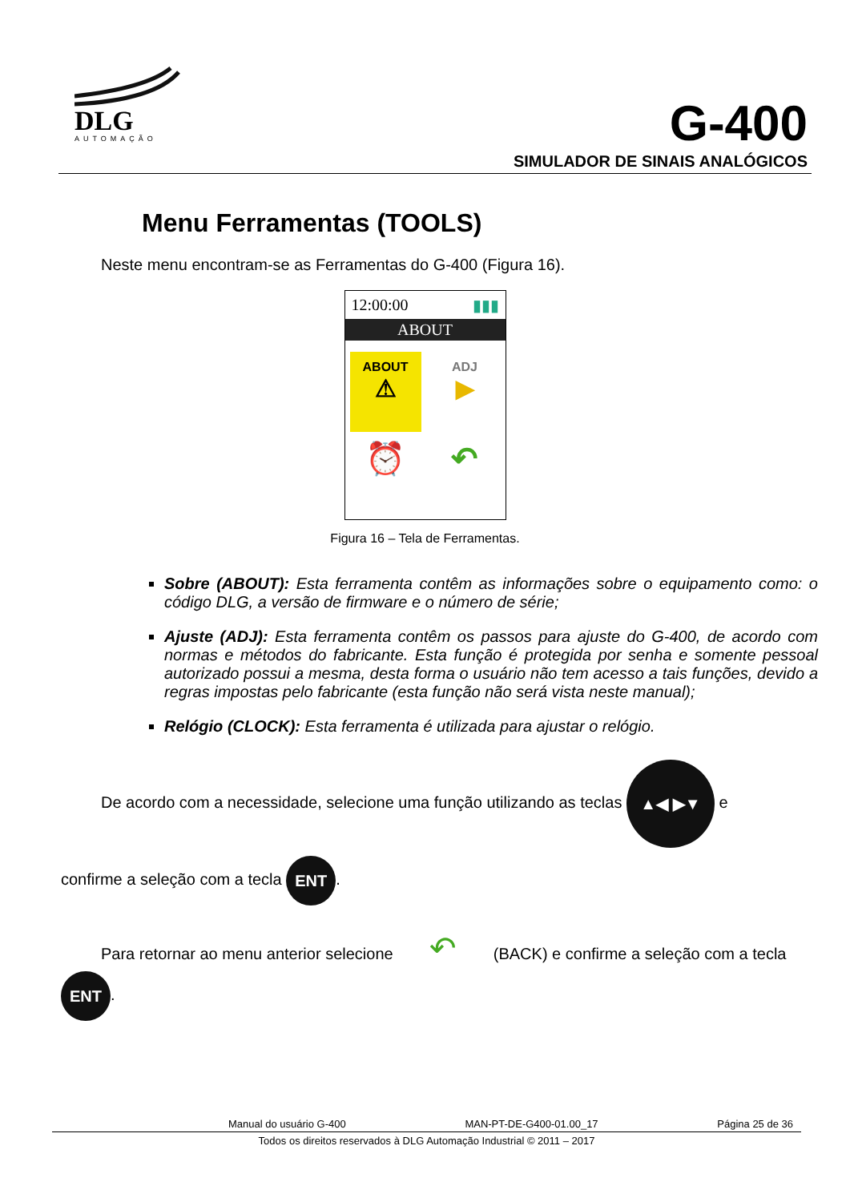DLG
AUTOMAÇÃO
G-400
SIMULADOR DE SINAIS ANALÓGICOS
Menu Ferramentas (TOOLS)
Neste menu encontram-se as Ferramentas do G-400 (Figura 16).
12:00:00 ▮▮▮
ABOUT
ABOUT
⚠
ADJ
▶
⏰
↶
Figura 16 – Tela de Ferramentas.
Sobre (ABOUT): Esta ferramenta contêm as informações sobre o equipamento como: o código DLG, a versão de firmware e o número de série;
Ajuste (ADJ): Esta ferramenta contêm os passos para ajuste do G-400, de acordo com normas e métodos do fabricante. Esta função é protegida por senha e somente pessoal autorizado possui a mesma, desta forma o usuário não tem acesso a tais funções, devido a regras impostas pelo fabricante (esta função não será vista neste manual);
Relógio (CLOCK): Esta ferramenta é utilizada para ajustar o relógio.
De acordo com a necessidade, selecione uma função utilizando as teclas ▲◀ ▶▼ e
confirme a seleção com a tecla ENT.
Para retornar ao menu anterior selecione ↶ (BACK) e confirme a seleção com a tecla
ENT.
Manual do usuário G-400 MAN-PT-DE-G400-01.00_17 Página 25 de 36
Todos os direitos reservados à DLG Automação Industrial © 2011 – 2017